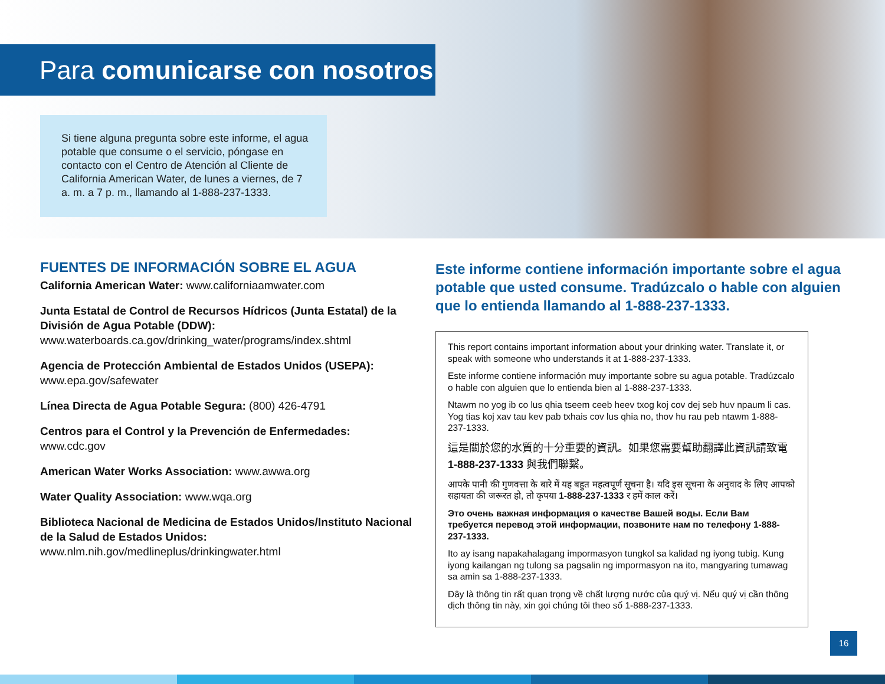Para comunicarse con nosotros
Si tiene alguna pregunta sobre este informe, el agua potable que consume o el servicio, póngase en contacto con el Centro de Atención al Cliente de California American Water, de lunes a viernes, de 7 a. m. a 7 p. m., llamando al 1-888-237-1333.
FUENTES DE INFORMACIÓN SOBRE EL AGUA
California American Water: www.californiaamwater.com
Junta Estatal de Control de Recursos Hídricos (Junta Estatal) de la División de Agua Potable (DDW):
www.waterboards.ca.gov/drinking_water/programs/index.shtml
Agencia de Protección Ambiental de Estados Unidos (USEPA):
www.epa.gov/safewater
Línea Directa de Agua Potable Segura: (800) 426-4791
Centros para el Control y la Prevención de Enfermedades:
www.cdc.gov
American Water Works Association: www.awwa.org
Water Quality Association: www.wqa.org
Biblioteca Nacional de Medicina de Estados Unidos/Instituto Nacional de la Salud de Estados Unidos:
www.nlm.nih.gov/medlineplus/drinkingwater.html
Este informe contiene información importante sobre el agua potable que usted consume. Tradúzcalo o hable con alguien que lo entienda llamando al 1-888-237-1333.
This report contains important information about your drinking water. Translate it, or speak with someone who understands it at 1-888-237-1333.
Este informe contiene información muy importante sobre su agua potable. Tradúzcalo o hable con alguien que lo entienda bien al 1-888-237-1333.
Ntawm no yog ib co lus qhia tseem ceeb heev txog koj cov dej seb huv npaum li cas. Yog tias koj xav tau kev pab txhais cov lus qhia no, thov hu rau peb ntawm 1-888-237-1333.
這是關於您的水質的十分重要的資訊。如果您需要幫助翻譯此資訊請致電 1-888-237-1333 與我們聯繫。
आपके पानी की गुणवत्ता के बारे में यह बहुत महत्वपूर्ण सूचना है। यदि इस सूचना के अनुवाद के लिए आपको सहायता की जरूरत हो, तो कृपया 1-888-237-1333 र हमें काल करें।
Это очень важная информация о качестве Вашей воды. Если Вам требуется перевод этой информации, позвоните нам по телефону 1-888-237-1333.
Ito ay isang napakahalagang impormasyon tungkol sa kalidad ng iyong tubig. Kung iyong kailangan ng tulong sa pagsalin ng impormasyon na ito, mangyaring tumawag sa amin sa 1-888-237-1333.
Đây là thông tin rất quan trọng về chất lượng nước của quý vị. Nếu quý vị cần thông dịch thông tin này, xin gọi chúng tôi theo số 1-888-237-1333.
16